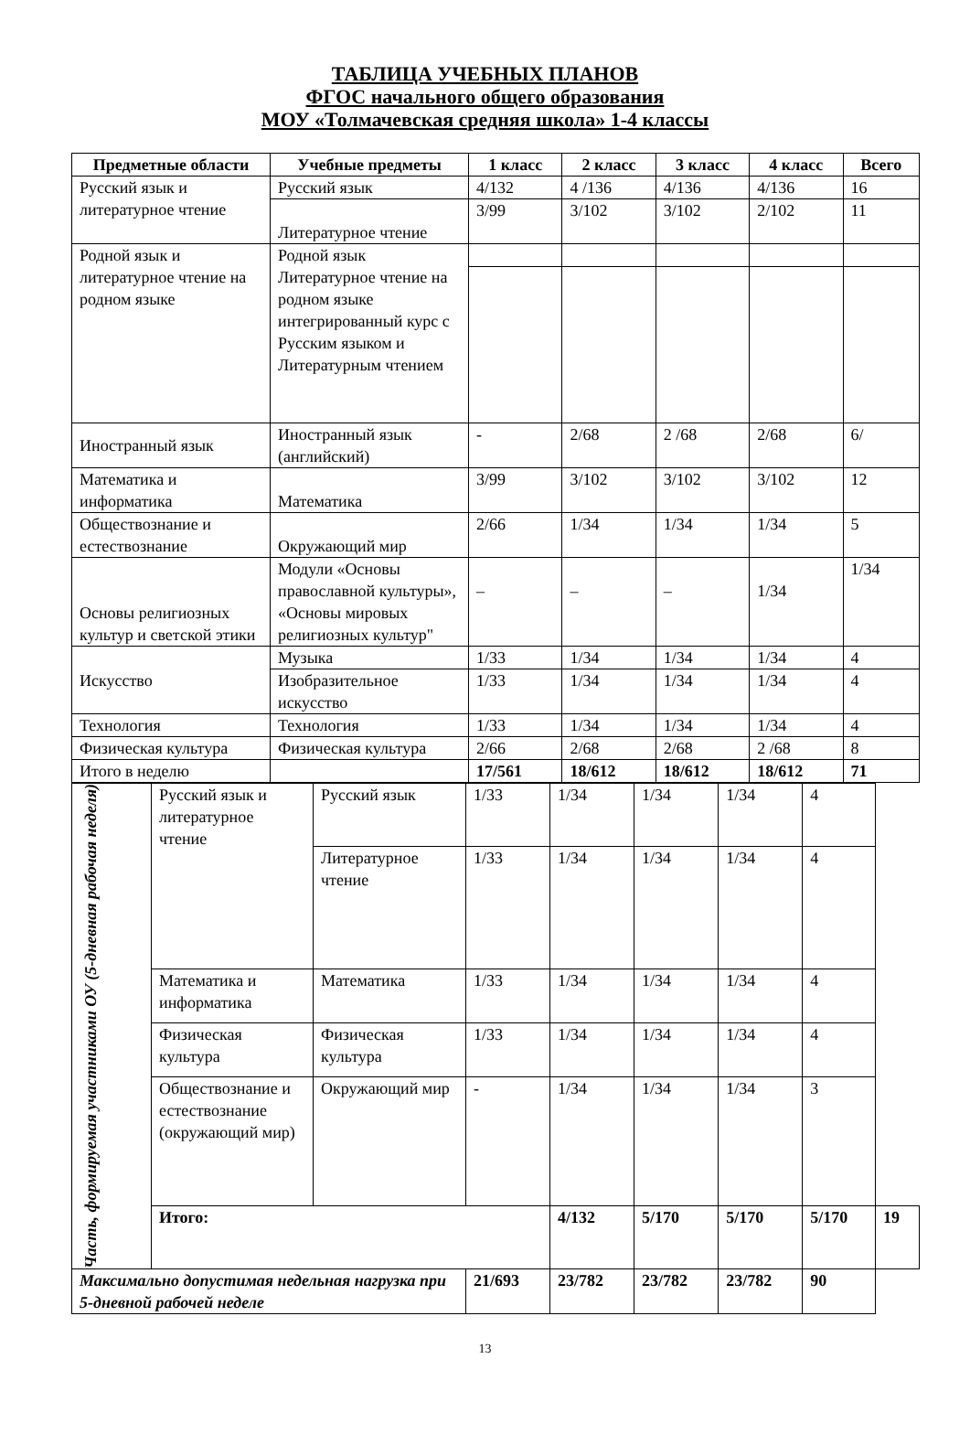ТАБЛИЦА УЧЕБНЫХ ПЛАНОВ
ФГОС начального общего образования
МОУ «Толмачевская средняя школа» 1-4 классы
| Предметные области | Учебные предметы | 1 класс | 2 класс | 3 класс | 4 класс | Всего |
| --- | --- | --- | --- | --- | --- | --- |
| Русский язык и литературное чтение | Русский язык | 4/132 | 4 /136 | 4/136 | 4/136 | 16 |
| | Литературное чтение | 3/99 | 3/102 | 3/102 | 2/102 | 11 |
| Родной язык и литературное чтение на родном языке | Родной язык Литературное чтение на родном языке интегрированный курс с Русским языком и Литературным чтением | | | | | |
| Иностранный язык | Иностранный язык (английский) | - | 2/68 | 2 /68 | 2/68 | 6/ |
| Математика и информатика | Математика | 3/99 | 3/102 | 3/102 | 3/102 | 12 |
| Обществознание и естествознание | Окружающий мир | 2/66 | 1/34 | 1/34 | 1/34 | 5 |
| Основы религиозных культур и светской этики | Модули «Основы православной культуры», «Основы мировых религиозных культур" | – | – | – | 1/34 | 1/34 |
| Искусство | Музыка | 1/33 | 1/34 | 1/34 | 1/34 | 4 |
| | Изобразительное искусство | 1/33 | 1/34 | 1/34 | 1/34 | 4 |
| Технология | Технология | 1/33 | 1/34 | 1/34 | 1/34 | 4 |
| Физическая культура | Физическая культура | 2/66 | 2/68 | 2/68 | 2 /68 | 8 |
| Итого в неделю | | 17/561 | 18/612 | 18/612 | 18/612 | 71 |
| Часть, формируемая участниками ОУ (5-дневная рабочая неделя) | Русский язык и литературное чтение | Русский язык | 1/33 | 1/34 | 1/34 | 1/34 | 4 | |
| | | Литературное чтение | 1/33 | 1/34 | 1/34 | 1/34 | 4 | |
| | Математика и информатика | Математика | 1/33 | 1/34 | 1/34 | 1/34 | 4 | |
| | Физическая культура | Физическая культура | 1/33 | 1/34 | 1/34 | 1/34 | 4 | |
| | Обществознание и естествознание (окружающий мир) | Окружающий мир | - | 1/34 | 1/34 | 1/34 | 3 | |
| | Итого: | | | 4/132 | 5/170 | 5/170 | 5/170 | 19 |
| Максимально допустимая недельная нагрузка при 5-дневной рабочей неделе | | | 21/693 | 23/782 | 23/782 | 23/782 | 90 | |
13